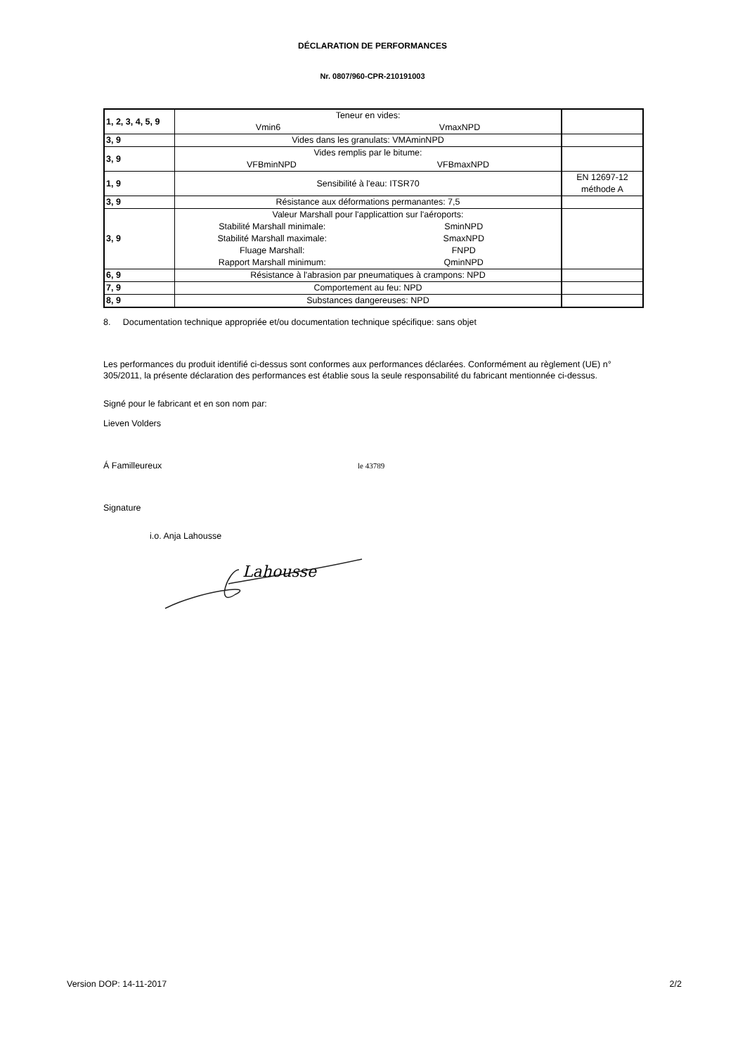DÉCLARATION DE PERFORMANCES
Nr. 0807/960-CPR-210191003
| 1, 2, 3, 4, 5, 9 | Teneur en vides: Vmin6 VmaxNPD | |
| 3, 9 | Vides dans les granulats: VMAminNPD | |
| 3, 9 | Vides remplis par le bitume: VFBminNPD VFBmaxNPD | |
| 1, 9 | Sensibilité à l'eau: ITSR70 | EN 12697-12 méthode A |
| 3, 9 | Résistance aux déformations permanantes: 7,5 | |
| 3, 9 | Valeur Marshall pour l'applicattion sur l'aéroports: Stabilité Marshall minimale: SminNPD Stabilité Marshall maximale: SmaxNPD Fluage Marshall: FNPD Rapport Marshall minimum: QminNPD | |
| 6, 9 | Résistance à l'abrasion par pneumatiques à crampons: NPD | |
| 7, 9 | Comportement au feu: NPD | |
| 8, 9 | Substances dangereuses: NPD | |
8. Documentation technique appropriée et/ou documentation technique spécifique: sans objet
Les performances du produit identifié ci-dessus sont conformes aux performances déclarées. Conformément au règlement (UE) n° 305/2011, la présente déclaration des performances est établie sous la seule responsabilité du fabricant mentionnée ci-dessus.
Signé pour le fabricant et en son nom par:
Lieven Volders
Á Familleureux le 43789
Signature
i.o. Anja Lahousse
Lahousse
Version DOP: 14-11-2017 2/2